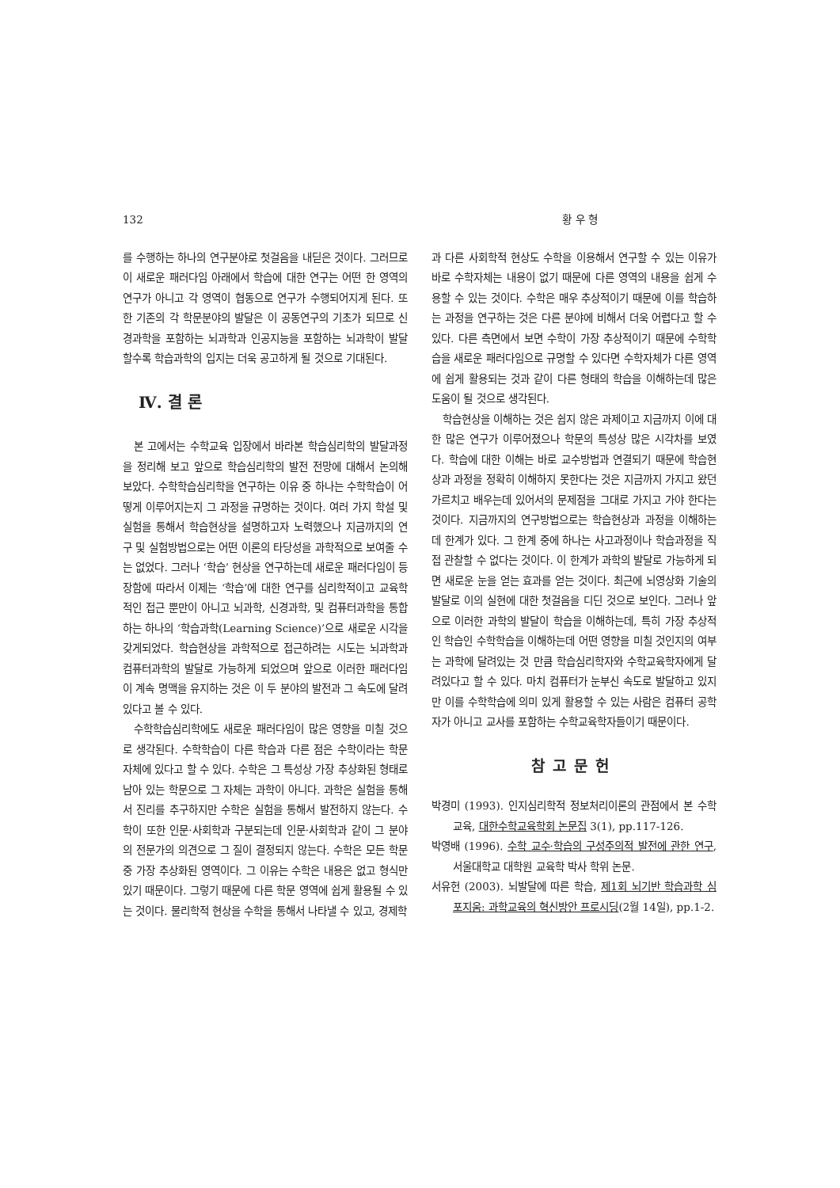132 황 우 형
를 수행하는 하나의 연구분야로 첫걸음을 내딛은 것이다. 그러므로 이 새로운 패러다임 아래에서 학습에 대한 연구는 어떤 한 영역의 연구가 아니고 각 영역이 협동으로 연구가 수행되어지게 된다. 또한 기존의 각 학문분야의 발달은 이 공동연구의 기초가 되므로 신경과학을 포함하는 뇌과학과 인공지능을 포함하는 뇌과학이 발달할수록 학습과학의 입지는 더욱 공고하게 될 것으로 기대된다.
Ⅳ. 결 론
본 고에서는 수학교육 입장에서 바라본 학습심리학의 발달과정을 정리해 보고 앞으로 학습심리학의 발전 전망에 대해서 논의해 보았다. 수학학습심리학을 연구하는 이유 중 하나는 수학학습이 어떻게 이루어지는지 그 과정을 규명하는 것이다. 여러 가지 학설 및 실험을 통해서 학습현상을 설명하고자 노력했으나 지금까지의 연구 및 실험방법으로는 어떤 이론의 타당성을 과학적으로 보여줄 수는 없었다. 그러나 ‘학습’ 현상을 연구하는데 새로운 패러다임이 등장함에 따라서 이제는 ‘학습’에 대한 연구를 심리학적이고 교육학적인 접근 뿐만이 아니고 뇌과학, 신경과학, 및 컴퓨터과학을 통합하는 하나의 ‘학습과학(Learning Science)’으로 새로운 시각을 갖게되었다. 학습현상을 과학적으로 접근하려는 시도는 뇌과학과 컴퓨터과학의 발달로 가능하게 되었으며 앞으로 이러한 패러다임이 계속 명맥을 유지하는 것은 이 두 분야의 발전과 그 속도에 달려있다고 볼 수 있다.
수학학습심리학에도 새로운 패러다임이 많은 영향을 미칠 것으로 생각된다. 수학학습이 다른 학습과 다른 점은 수학이라는 학문 자체에 있다고 할 수 있다. 수학은 그 특성상 가장 추상화된 형태로 남아 있는 학문으로 그 자체는 과학이 아니다. 과학은 실험을 통해서 진리를 추구하지만 수학은 실험을 통해서 발전하지 않는다. 수학이 또한 인문·사회학과 구분되는데 인문·사회학과 같이 그 분야의 전문가의 의견으로 그 질이 결정되지 않는다. 수학은 모든 학문 중 가장 추상화된 영역이다. 그 이유는 수학은 내용은 없고 형식만 있기 때문이다. 그렇기 때문에 다른 학문 영역에 쉽게 활용될 수 있는 것이다. 물리학적 현상을 수학을 통해서 나타낼 수 있고, 경제학
과 다른 사회학적 현상도 수학을 이용해서 연구할 수 있는 이유가 바로 수학자체는 내용이 없기 때문에 다른 영역의 내용을 쉽게 수용할 수 있는 것이다. 수학은 매우 추상적이기 때문에 이를 학습하는 과정을 연구하는 것은 다른 분야에 비해서 더욱 어렵다고 할 수 있다. 다른 측면에서 보면 수학이 가장 추상적이기 때문에 수학학습을 새로운 패러다임으로 규명할 수 있다면 수학자체가 다른 영역에 쉽게 활용되는 것과 같이 다른 형태의 학습을 이해하는데 많은 도움이 될 것으로 생각된다.
학습현상을 이해하는 것은 쉽지 않은 과제이고 지금까지 이에 대한 많은 연구가 이루어졌으나 학문의 특성상 많은 시각차를 보였다. 학습에 대한 이해는 바로 교수방법과 연결되기 때문에 학습현상과 과정을 정확히 이해하지 못한다는 것은 지금까지 가지고 왔던 가르치고 배우는데 있어서의 문제점을 그대로 가지고 가야 한다는 것이다. 지금까지의 연구방법으로는 학습현상과 과정을 이해하는데 한계가 있다. 그 한계 중에 하나는 사고과정이나 학습과정을 직접 관찰할 수 없다는 것이다. 이 한계가 과학의 발달로 가능하게 되면 새로운 눈을 얻는 효과를 얻는 것이다. 최근에 뇌영상화 기술의 발달로 이의 실현에 대한 첫걸음을 디딘 것으로 보인다. 그러나 앞으로 이러한 과학의 발달이 학습을 이해하는데, 특히 가장 추상적인 학습인 수학학습을 이해하는데 어떤 영향을 미칠 것인지의 여부는 과학에 달려있는 것 만큼 학습심리학자와 수학교육학자에게 달려있다고 할 수 있다. 마치 컴퓨터가 눈부신 속도로 발달하고 있지만 이를 수학학습에 의미 있게 활용할 수 있는 사람은 컴퓨터 공학자가 아니고 교사를 포함하는 수학교육학자들이기 때문이다.
참고문헌
박경미 (1993). 인지심리학적 정보처리이론의 관점에서 본 수학교육, 대한수학교육학회 논문집 3(1), pp.117-126.
박영배 (1996). 수학 교수·학습의 구성주의적 발전에 관한 연구, 서울대학교 대학원 교육학 박사 학위 논문.
서유헌 (2003). 뇌발달에 따른 학습, 제1회 뇌기반 학습과학 심포지움: 과학교육의 혁신방안 프로시딩(2월 14일), pp.1-2.